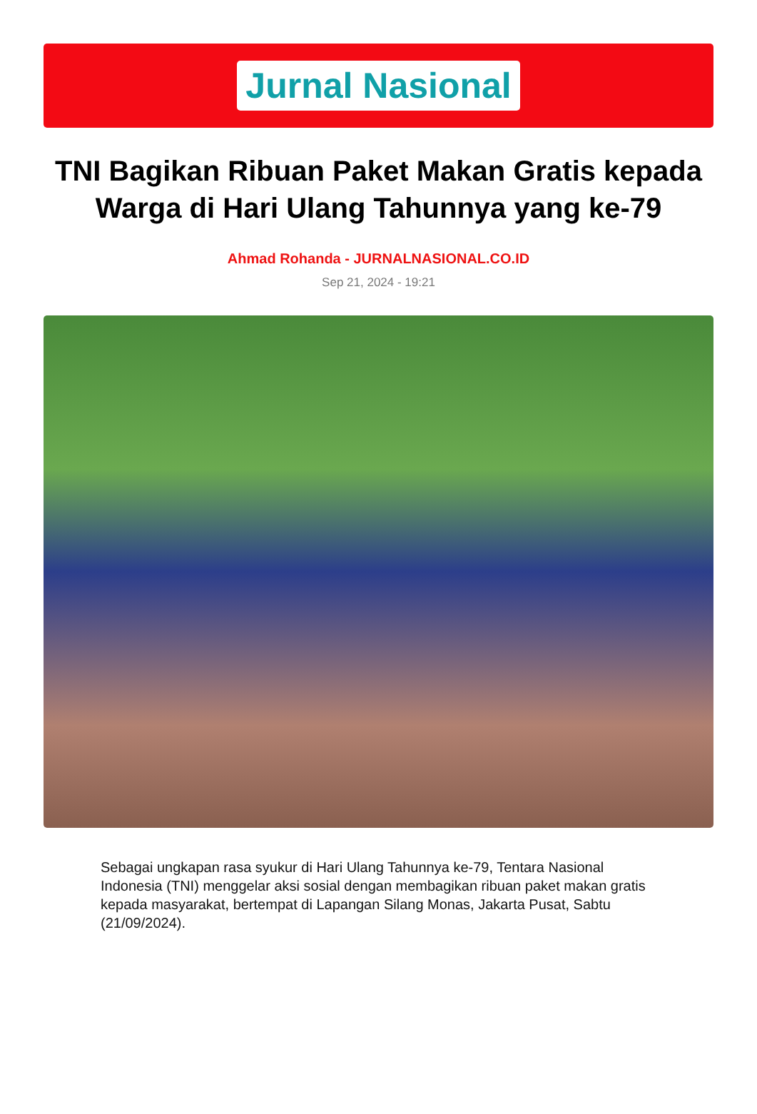Jurnal Nasional
TNI Bagikan Ribuan Paket Makan Gratis kepada Warga di Hari Ulang Tahunnya yang ke-79
Ahmad Rohanda - JURNALNASIONAL.CO.ID
Sep 21, 2024 - 19:21
Sebagai ungkapan rasa syukur di Hari Ulang Tahunnya ke-79, Tentara Nasional Indonesia (TNI) menggelar aksi sosial dengan membagikan ribuan paket makan gratis kepada masyarakat, bertempat di Lapangan Silang Monas, Jakarta Pusat, Sabtu (21/09/2024).